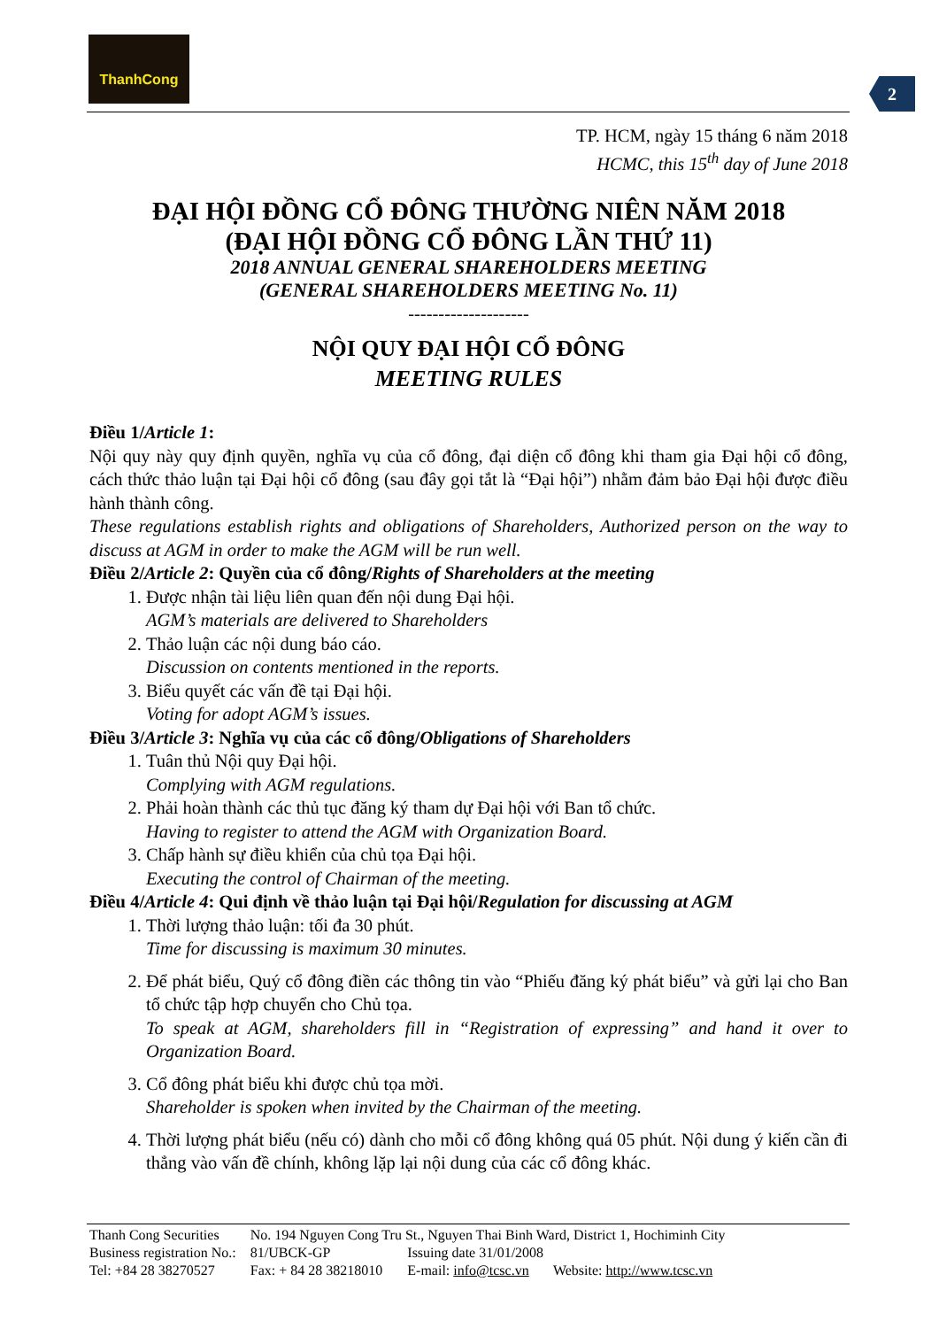ThanhCong
2
TP. HCM, ngày 15 tháng 6 năm 2018
HCMC, this 15<sup>th</sup> day of June 2018
ĐẠI HỘI ĐỒNG CỔ ĐÔNG THƯỜNG NIÊN NĂM 2018
(ĐẠI HỘI ĐỒNG CỔ ĐÔNG LẦN THỨ 11)
2018 ANNUAL GENERAL SHAREHOLDERS MEETING
(GENERAL SHAREHOLDERS MEETING No. 11)
--------------------
NỘI QUY ĐẠI HỘI CỔ ĐÔNG
MEETING RULES
Điều 1/Article 1:
Nội quy này quy định quyền, nghĩa vụ của cổ đông, đại diện cổ đông khi tham gia Đại hội cổ đông, cách thức thảo luận tại Đại hội cổ đông (sau đây gọi tắt là “Đại hội”) nhằm đảm bảo Đại hội được điều hành thành công.
These regulations establish rights and obligations of Shareholders, Authorized person on the way to discuss at AGM in order to make the AGM will be run well.
Điều 2/Article 2: Quyền của cổ đông/Rights of Shareholders at the meeting
1. Được nhận tài liệu liên quan đến nội dung Đại hội.
AGM’s materials are delivered to Shareholders
2. Thảo luận các nội dung báo cáo.
Discussion on contents mentioned in the reports.
3. Biểu quyết các vấn đề tại Đại hội.
Voting for adopt AGM’s issues.
Điều 3/Article 3: Nghĩa vụ của các cổ đông/Obligations of Shareholders
1. Tuân thủ Nội quy Đại hội.
Complying with AGM regulations.
2. Phải hoàn thành các thủ tục đăng ký tham dự Đại hội với Ban tổ chức.
Having to register to attend the AGM with Organization Board.
3. Chấp hành sự điều khiển của chủ tọa Đại hội.
Executing the control of Chairman of the meeting.
Điều 4/Article 4: Qui định về thảo luận tại Đại hội/Regulation for discussing at AGM
1. Thời lượng thảo luận: tối đa 30 phút.
Time for discussing is maximum 30 minutes.
2. Để phát biểu, Quý cổ đông điền các thông tin vào “Phiếu đăng ký phát biểu” và gửi lại cho Ban tổ chức tập hợp chuyển cho Chủ tọa.
To speak at AGM, shareholders fill in “Registration of expressing” and hand it over to Organization Board.
3. Cổ đông phát biểu khi được chủ tọa mời.
Shareholder is spoken when invited by the Chairman of the meeting.
4. Thời lượng phát biểu (nếu có) dành cho mỗi cổ đông không quá 05 phút. Nội dung ý kiến cần đi thẳng vào vấn đề chính, không lặp lại nội dung của các cổ đông khác.
| Thanh Cong Securities | No. 194 Nguyen Cong Tru St., Nguyen Thai Binh Ward, District 1, Hochiminh City | | |
| Business registration No.: | 81/UBCK-GP | Issuing date 31/01/2008 | |
| Tel: +84 28 38270527 | Fax: + 84 28 38218010 | E-mail: info@tcsc.vn | Website: http://www.tcsc.vn |